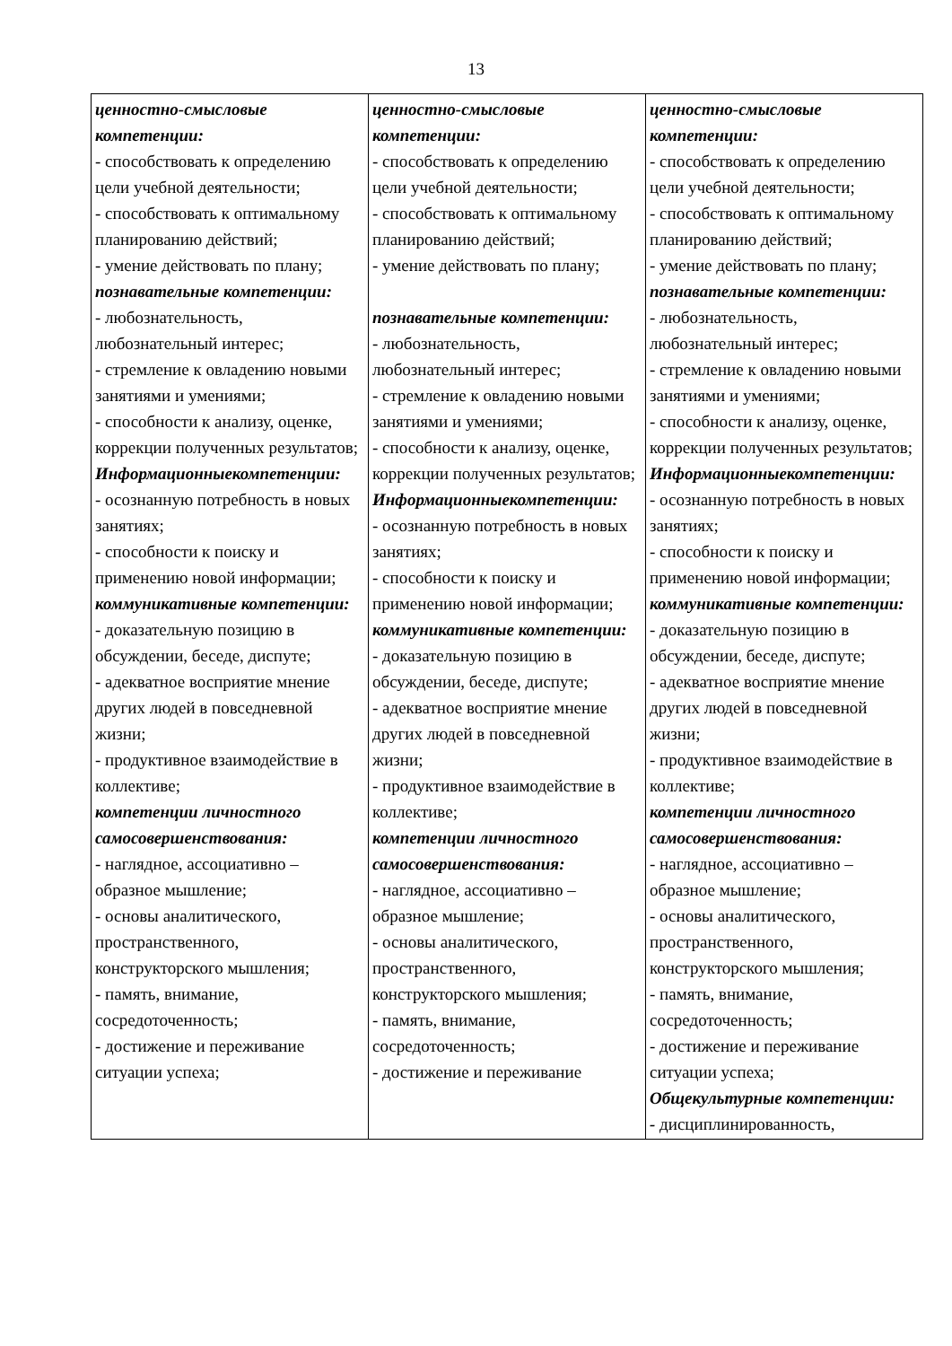13
| ценностно-смысловые компетенции: - способствовать к определению цели учебной деятельности; - способствовать к оптимальному планированию действий; - умение действовать по плану; познавательные компетенции: - любознательность, любознательный интерес; - стремление к овладению новыми занятиями и умениями; - способности к анализу, оценке, коррекции полученных результатов; Информационныекомпетенции: - осознанную потребность в новых занятиях; - способности к поиску и применению новой информации; коммуникативные компетенции: - доказательную позицию в обсуждении, беседе, диспуте; - адекватное восприятие мнение других людей в повседневной жизни; - продуктивное взаимодействие в коллективе; компетенции личностного самосовершенствования: - наглядное, ассоциативно – образное мышление; - основы аналитического, пространственного, конструкторского мышления; - память, внимание, сосредоточенность; - достижение и переживание ситуации успеха; | ценностно-смысловые компетенции: - способствовать к определению цели учебной деятельности; - способствовать к оптимальному планированию действий; - умение действовать по плану; познавательные компетенции: - любознательность, любознательный интерес; - стремление к овладению новыми занятиями и умениями; - способности к анализу, оценке, коррекции полученных результатов; Информационныекомпетенции: - осознанную потребность в новых занятиях; - способности к поиску и применению новой информации; коммуникативные компетенции: - доказательную позицию в обсуждении, беседе, диспуте; - адекватное восприятие мнение других людей в повседневной жизни; - продуктивное взаимодействие в коллективе; компетенции личностного самосовершенствования: - наглядное, ассоциативно – образное мышление; - основы аналитического, пространственного, конструкторского мышления; - память, внимание, сосредоточенность; - достижение и переживание | ценностно-смысловые компетенции: - способствовать к определению цели учебной деятельности; - способствовать к оптимальному планированию действий; - умение действовать по плану; познавательные компетенции: - любознательность, любознательный интерес; - стремление к овладению новыми занятиями и умениями; - способности к анализу, оценке, коррекции полученных результатов; Информационныекомпетенции: - осознанную потребность в новых занятиях; - способности к поиску и применению новой информации; коммуникативные компетенции: - доказательную позицию в обсуждении, беседе, диспуте; - адекватное восприятие мнение других людей в повседневной жизни; - продуктивное взаимодействие в коллективе; компетенции личностного самосовершенствования: - наглядное, ассоциативно – образное мышление; - основы аналитического, пространственного, конструкторского мышления; - память, внимание, сосредоточенность; - достижение и переживание ситуации успеха; Общекультурные компетенции: - дисциплинированность, |